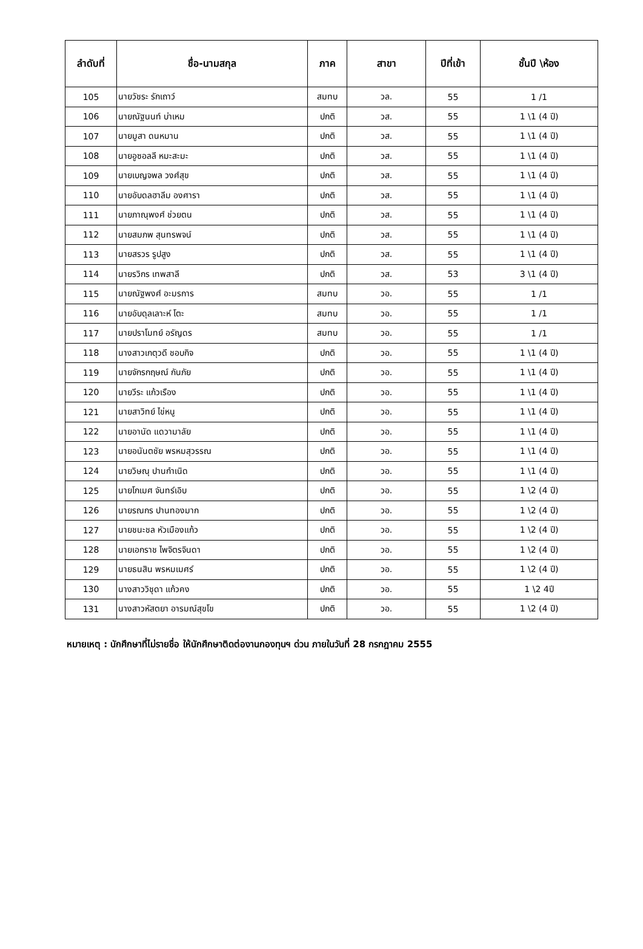| ลำดับที่ | ชื่อ-นามสกุล | ภาค | สาขา | ปีที่เข้า | ชั้นปี \ห้อง |
| --- | --- | --- | --- | --- | --- |
| 105 | นายวัชระ รักเถาว์ | สมทบ | วล. | 55 | 1 /1 |
| 106 | นายณัฐนนท์ บ่าเหม | ปกติ | วส. | 55 | 1 \1 (4 ปี) |
| 107 | นายมูสา ดนหมาน | ปกติ | วส. | 55 | 1 \1 (4 ปี) |
| 108 | นายอูซอลลี หมะสะมะ | ปกติ | วส. | 55 | 1 \1 (4 ปี) |
| 109 | นายเบญจพล วงศ์สุข | ปกติ | วส. | 55 | 1 \1 (4 ปี) |
| 110 | นายอับดลฮาลีม องศารา | ปกติ | วส. | 55 | 1 \1 (4 ปี) |
| 111 | นายภาณุพงศ์ ช่วยตน | ปกติ | วส. | 55 | 1 \1 (4 ปี) |
| 112 | นายสมภพ สุนทรพจน์ | ปกติ | วส. | 55 | 1 \1 (4 ปี) |
| 113 | นายสรวร รูปสูง | ปกติ | วส. | 55 | 1 \1 (4 ปี) |
| 114 | นายรวิกร เทพสาลี | ปกติ | วส. | 53 | 3 \1 (4 ปี) |
| 115 | นายณัฐพงศ์ อะมรการ | สมทบ | วอ. | 55 | 1 /1 |
| 116 | นายอับดุลเลาะห์ โตะ | สมทบ | วอ. | 55 | 1 /1 |
| 117 | นายปราโมทย์ อรัญดร | สมทบ | วอ. | 55 | 1 /1 |
| 118 | นางสาวเกตุวดี ชอบกิจ | ปกติ | วอ. | 55 | 1 \1 (4 ปี) |
| 119 | นายจักรกฤษณ์ กันภัย | ปกติ | วอ. | 55 | 1 \1 (4 ปี) |
| 120 | นายวีระ แก้วเรือง | ปกติ | วอ. | 55 | 1 \1 (4 ปี) |
| 121 | นายสาวิทย์ ไข่หนู | ปกติ | วอ. | 55 | 1 \1 (4 ปี) |
| 122 | นายอานัด แดวามาลัย | ปกติ | วอ. | 55 | 1 \1 (4 ปี) |
| 123 | นายอนันตชัย พรหมสุวรรณ | ปกติ | วอ. | 55 | 1 \1 (4 ปี) |
| 124 | นายวิษณุ ปานกำเนิด | ปกติ | วอ. | 55 | 1 \1 (4 ปี) |
| 125 | นายโกเมศ จันทร์เอิบ | ปกติ | วอ. | 55 | 1 \2 (4 ปี) |
| 126 | นายรณกร ปานทองมาก | ปกติ | วอ. | 55 | 1 \2 (4 ปี) |
| 127 | นายชนะชล หัวเมืองแก้ว | ปกติ | วอ. | 55 | 1 \2 (4 ปี) |
| 128 | นายเอกราช ไพจิตรจินดา | ปกติ | วอ. | 55 | 1 \2 (4 ปี) |
| 129 | นายธนสิน พรหมเมศร์ | ปกติ | วอ. | 55 | 1 \2 (4 ปี) |
| 130 | นางสาววิชุดา แก้วคง | ปกติ | วอ. | 55 | 1 \2 4ปี |
| 131 | นางสาวหัสตยา อารมณ์สุขโข | ปกติ | วอ. | 55 | 1 \2 (4 ปี) |
หมายเหตุ : นักศึกษาที่ไม่รายชื่อ ให้นักศึกษาติดต่องานกองทุนฯ ด่วน ภายในวันที่ 28 กรกฎาคม 2555